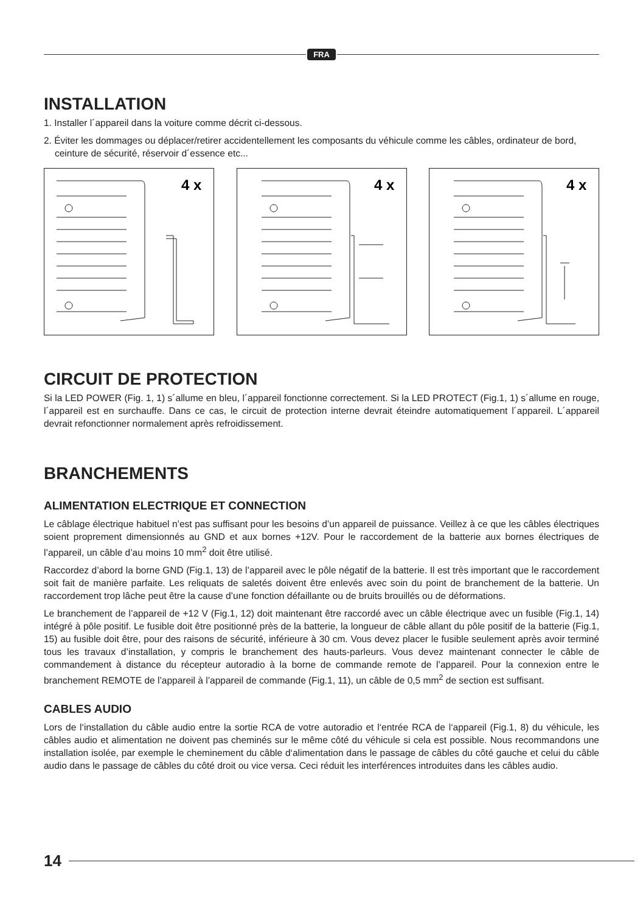FRA
INSTALLATION
1. Installer l´appareil dans la voiture comme décrit ci-dessous.
2. Éviter les dommages ou déplacer/retirer accidentellement les composants du véhicule comme les câbles, ordinateur de bord, ceinture de sécurité, réservoir d´essence etc...
4 x
4 x
4 x
CIRCUIT DE PROTECTION
Si la LED POWER (Fig. 1, 1) s´allume en bleu, l´appareil fonctionne correctement. Si la LED PROTECT (Fig.1, 1) s´allume en rouge, l´appareil est en surchauffe. Dans ce cas, le circuit de protection interne devrait éteindre automatiquement l´appareil. L´appareil devrait refonctionner normalement après refroidissement.
BRANCHEMENTS
ALIMENTATION ELECTRIQUE ET CONNECTION
Le câblage électrique habituel n’est pas suffisant pour les besoins d’un appareil de puissance. Veillez à ce que les câbles électriques soient proprement dimensionnés au GND et aux bornes +12V. Pour le raccordement de la batterie aux bornes électriques de l’appareil, un câble d’au moins 10 mm<sup>2</sup> doit être utilisé.
Raccordez d’abord la borne GND (Fig.1, 13) de l’appareil avec le pôle négatif de la batterie. Il est très important que le raccordement soit fait de manière parfaite. Les reliquats de saletés doivent être enlevés avec soin du point de branchement de la batterie. Un raccordement trop lâche peut être la cause d’une fonction défaillante ou de bruits brouillés ou de déformations.
Le branchement de l’appareil de +12 V (Fig.1, 12) doit maintenant être raccordé avec un câble électrique avec un fusible (Fig.1, 14) intégré à pôle positif. Le fusible doit être positionné près de la batterie, la longueur de câble allant du pôle positif de la batterie (Fig.1, 15) au fusible doit être, pour des raisons de sécurité, inférieure à 30 cm. Vous devez placer le fusible seulement après avoir terminé tous les travaux d’installation, y compris le branchement des hauts-parleurs. Vous devez maintenant connecter le câble de commandement à distance du récepteur autoradio à la borne de commande remote de l’appareil. Pour la connexion entre le branchement REMOTE de l’appareil à l’appareil de commande (Fig.1, 11), un câble de 0,5 mm<sup>2</sup> de section est suffisant.
CABLES AUDIO
Lors de l‘installation du câble audio entre la sortie RCA de votre autoradio et l‘entrée RCA de l‘appareil (Fig.1, 8) du véhicule, les câbles audio et alimentation ne doivent pas cheminés sur le même côté du véhicule si cela est possible. Nous recommandons une installation isolée, par exemple le cheminement du câble d‘alimentation dans le passage de câbles du côté gauche et celui du câble audio dans le passage de câbles du côté droit ou vice versa. Ceci réduit les interférences introduites dans les câbles audio.
14